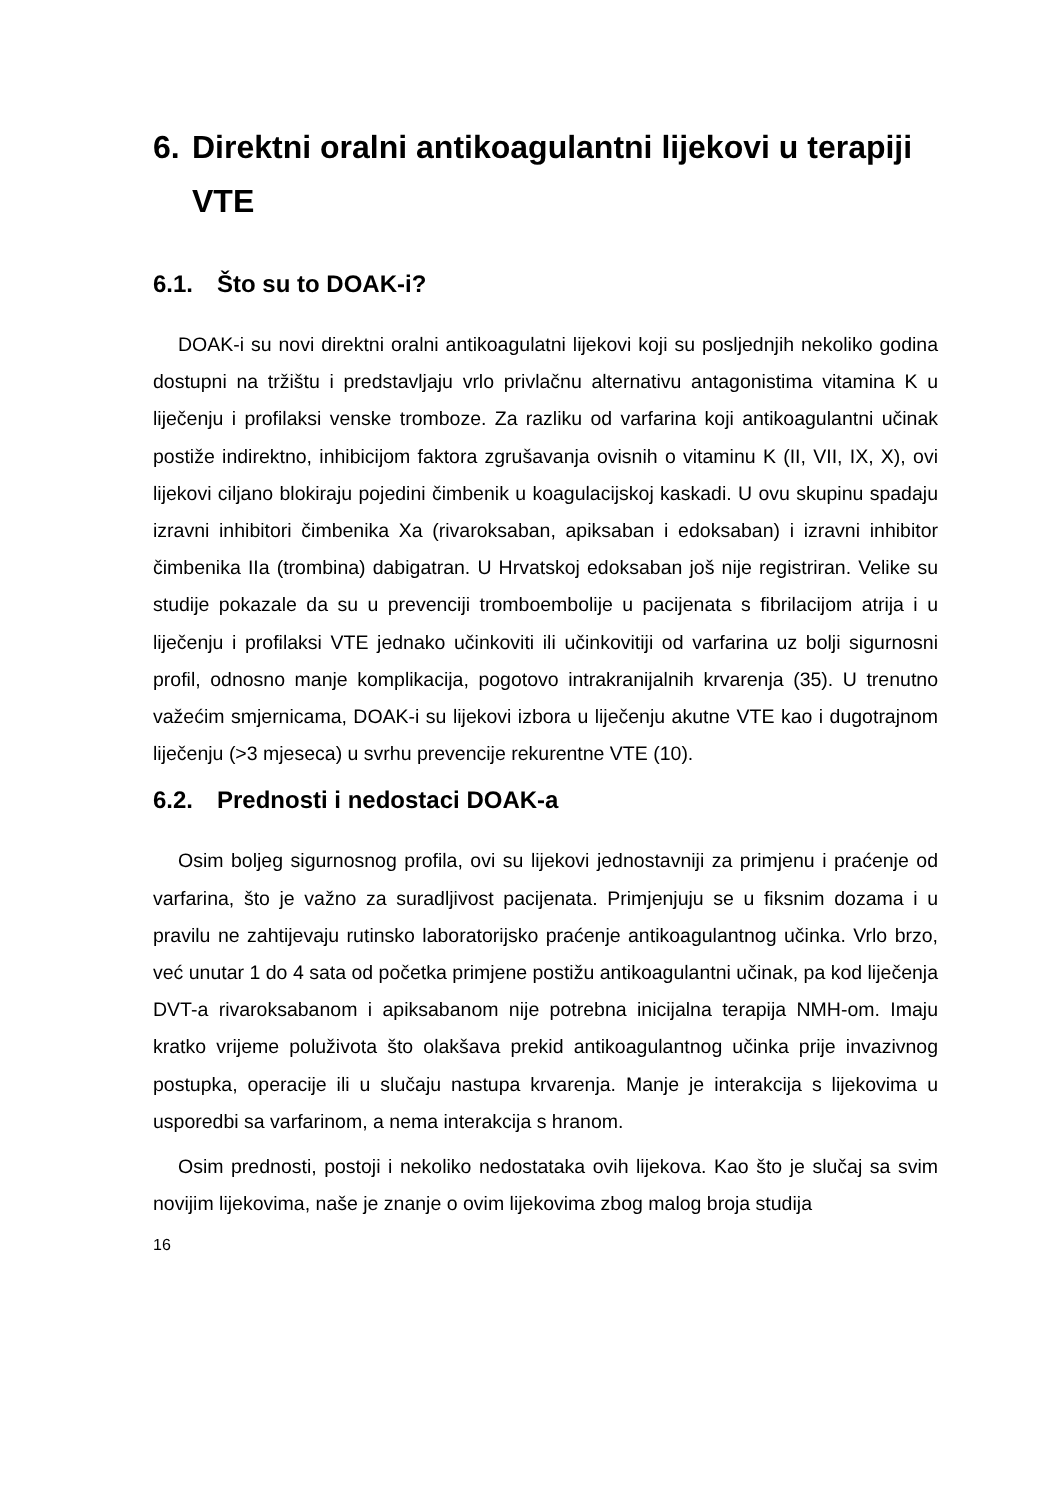6. Direktni oralni antikoagulantni lijekovi u terapiji VTE
6.1. Što su to DOAK-i?
DOAK-i su novi direktni oralni antikoagulatni lijekovi koji su posljednjih nekoliko godina dostupni na tržištu i predstavljaju vrlo privlačnu alternativu antagonistima vitamina K u liječenju i profilaksi venske tromboze. Za razliku od varfarina koji antikoagulantni učinak postiže indirektno, inhibicijom faktora zgrušavanja ovisnih o vitaminu K (II, VII, IX, X), ovi lijekovi ciljano blokiraju pojedini čimbenik u koagulacijskoj kaskadi. U ovu skupinu spadaju izravni inhibitori čimbenika Xa (rivaroksaban, apiksaban i edoksaban) i izravni inhibitor čimbenika IIa (trombina) dabigatran. U Hrvatskoj edoksaban još nije registriran. Velike su studije pokazale da su u prevenciji tromboembolije u pacijenata s fibrilacijom atrija i u liječenju i profilaksi VTE jednako učinkoviti ili učinkovitiji od varfarina uz bolji sigurnosni profil, odnosno manje komplikacija, pogotovo intrakranijalnih krvarenja (35). U trenutno važećim smjernicama, DOAK-i su lijekovi izbora u liječenju akutne VTE kao i dugotrajnom liječenju (>3 mjeseca) u svrhu prevencije rekurentne VTE (10).
6.2. Prednosti i nedostaci DOAK-a
Osim boljeg sigurnosnog profila, ovi su lijekovi jednostavniji za primjenu i praćenje od varfarina, što je važno za suradljivost pacijenata. Primjenjuju se u fiksnim dozama i u pravilu ne zahtijevaju rutinsko laboratorijsko praćenje antikoagulantnog učinka. Vrlo brzo, već unutar 1 do 4 sata od početka primjene postižu antikoagulantni učinak, pa kod liječenja DVT-a rivaroksabanom i apiksabanom nije potrebna inicijalna terapija NMH-om. Imaju kratko vrijeme poluživota što olakšava prekid antikoagulantnog učinka prije invazivnog postupka, operacije ili u slučaju nastupa krvarenja. Manje je interakcija s lijekovima u usporedbi sa varfarinom, a nema interakcija s hranom.
Osim prednosti, postoji i nekoliko nedostataka ovih lijekova. Kao što je slučaj sa svim novijim lijekovima, naše je znanje o ovim lijekovima zbog malog broja studija
16